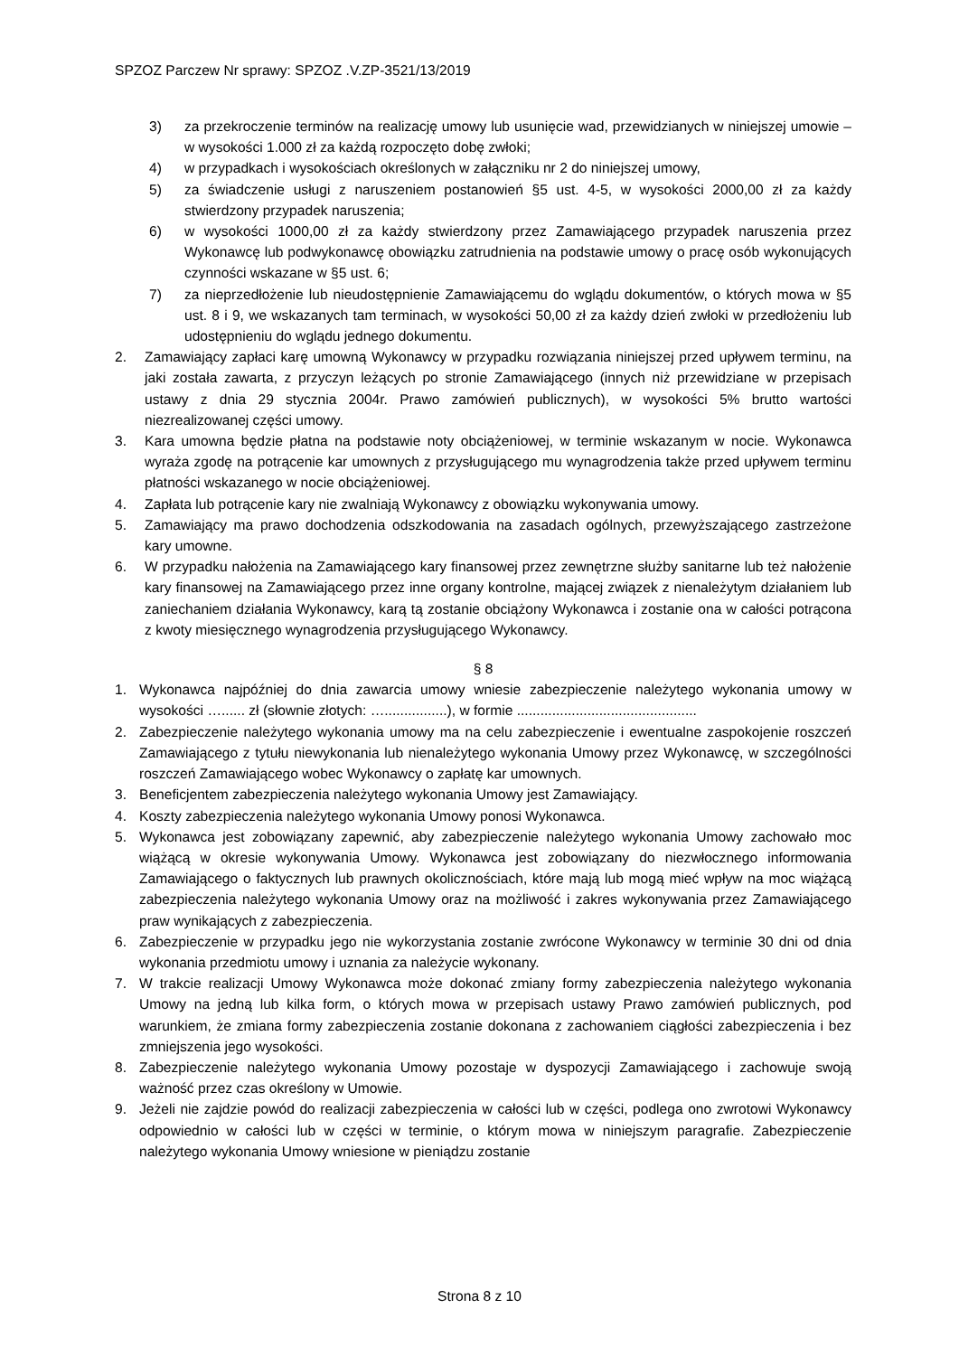SPZOZ Parczew Nr sprawy: SPZOZ .V.ZP-3521/13/2019
3) za przekroczenie terminów na realizację umowy lub usunięcie wad, przewidzianych w niniejszej umowie – w wysokości 1.000 zł za każdą rozpoczęto dobę zwłoki;
4) w przypadkach i wysokościach określonych w załączniku nr 2 do niniejszej umowy,
5) za świadczenie usługi z naruszeniem postanowień §5 ust. 4-5, w wysokości 2000,00 zł za każdy stwierdzony przypadek naruszenia;
6) w wysokości 1000,00 zł za każdy stwierdzony przez Zamawiającego przypadek naruszenia przez Wykonawcę lub podwykonawcę obowiązku zatrudnienia na podstawie umowy o pracę osób wykonujących czynności wskazane w §5 ust. 6;
7) za nieprzedłożenie lub nieudostępnienie Zamawiającemu do wglądu dokumentów, o których mowa w §5 ust. 8 i 9, we wskazanych tam terminach, w wysokości 50,00 zł za każdy dzień zwłoki w przedłożeniu lub udostępnieniu do wglądu jednego dokumentu.
2. Zamawiający zapłaci karę umowną Wykonawcy w przypadku rozwiązania niniejszej przed upływem terminu, na jaki została zawarta, z przyczyn leżących po stronie Zamawiającego (innych niż przewidziane w przepisach ustawy z dnia 29 stycznia 2004r. Prawo zamówień publicznych), w wysokości 5% brutto wartości niezrealizowanej części umowy.
3. Kara umowna będzie płatna na podstawie noty obciążeniowej, w terminie wskazanym w nocie. Wykonawca wyraża zgodę na potrącenie kar umownych z przysługującego mu wynagrodzenia także przed upływem terminu płatności wskazanego w nocie obciążeniowej.
4. Zapłata lub potrącenie kary nie zwalniają Wykonawcy z obowiązku wykonywania umowy.
5. Zamawiający ma prawo dochodzenia odszkodowania na zasadach ogólnych, przewyższającego zastrzeżone kary umowne.
6. W przypadku nałożenia na Zamawiającego kary finansowej przez zewnętrzne służby sanitarne lub też nałożenie kary finansowej na Zamawiającego przez inne organy kontrolne, mającej związek z nienależytym działaniem lub zaniechaniem działania Wykonawcy, karą tą zostanie obciążony Wykonawca i zostanie ona w całości potrącona z kwoty miesięcznego wynagrodzenia przysługującego Wykonawcy.
§ 8
1. Wykonawca najpóźniej do dnia zawarcia umowy wniesie zabezpieczenie należytego wykonania umowy w wysokości …...... zł (słownie złotych: …................), w formie ..............................................
2. Zabezpieczenie należytego wykonania umowy ma na celu zabezpieczenie i ewentualne zaspokojenie roszczeń Zamawiającego z tytułu niewykonania lub nienależytego wykonania Umowy przez Wykonawcę, w szczególności roszczeń Zamawiającego wobec Wykonawcy o zapłatę kar umownych.
3. Beneficjentem zabezpieczenia należytego wykonania Umowy jest Zamawiający.
4. Koszty zabezpieczenia należytego wykonania Umowy ponosi Wykonawca.
5. Wykonawca jest zobowiązany zapewnić, aby zabezpieczenie należytego wykonania Umowy zachowało moc wiążącą w okresie wykonywania Umowy. Wykonawca jest zobowiązany do niezwłocznego informowania Zamawiającego o faktycznych lub prawnych okolicznościach, które mają lub mogą mieć wpływ na moc wiążącą zabezpieczenia należytego wykonania Umowy oraz na możliwość i zakres wykonywania przez Zamawiającego praw wynikających z zabezpieczenia.
6. Zabezpieczenie w przypadku jego nie wykorzystania zostanie zwrócone Wykonawcy w terminie 30 dni od dnia wykonania przedmiotu umowy i uznania za należycie wykonany.
7. W trakcie realizacji Umowy Wykonawca może dokonać zmiany formy zabezpieczenia należytego wykonania Umowy na jedną lub kilka form, o których mowa w przepisach ustawy Prawo zamówień publicznych, pod warunkiem, że zmiana formy zabezpieczenia zostanie dokonana z zachowaniem ciągłości zabezpieczenia i bez zmniejszenia jego wysokości.
8. Zabezpieczenie należytego wykonania Umowy pozostaje w dyspozycji Zamawiającego i zachowuje swoją ważność przez czas określony w Umowie.
9. Jeżeli nie zajdzie powód do realizacji zabezpieczenia w całości lub w części, podlega ono zwrotowi Wykonawcy odpowiednio w całości lub w części w terminie, o którym mowa w niniejszym paragrafie. Zabezpieczenie należytego wykonania Umowy wniesione w pieniądzu zostanie
Strona 8 z 10